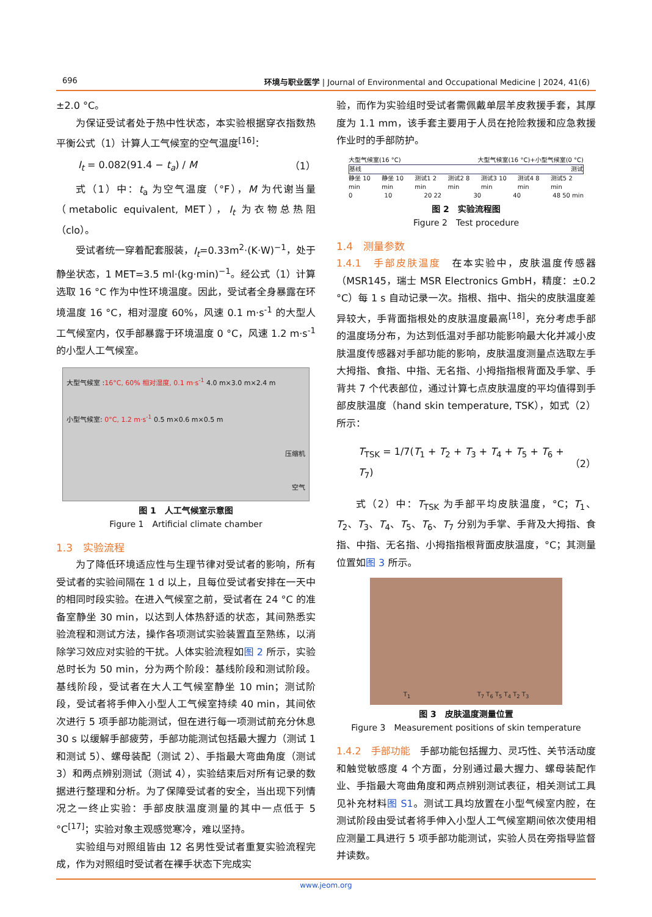696 环境与职业医学 | Journal of Environmental and Occupational Medicine | 2024, 41(6)
±2.0 °C。
为保证受试者处于热中性状态，本实验根据穿衣指数热平衡公式（1）计算人工气候室的空气温度<sup>[16]</sup>：
I<sub>t</sub> = 0.082(91.4 − t<sub>a</sub>) / M （1）
式（1）中：t<sub>a</sub> 为空气温度（°F），M 为代谢当量（metabolic equivalent, MET），I<sub>t</sub> 为衣物总热阻（clo）。
受试者统一穿着配套服装，I<sub>t</sub>=0.33m<sup>2</sup>·(K·W)<sup>−1</sup>，处于静坐状态，1 MET=3.5 ml·(kg·min)<sup>−1</sup>。经公式（1）计算选取 16 °C 作为中性环境温度。因此，受试者全身暴露在环境温度 16 °C，相对湿度 60%，风速 0.1 m·s<sup>-1</sup> 的大型人工气候室内，仅手部暴露于环境温度 0 °C，风速 1.2 m·s<sup>-1</sup> 的小型人工气候室。
大型气候室 :16°C, 60% 相对湿度, 0.1 m·s<sup>-1</sup> 4.0 m×3.0 m×2.4 m
小型气候室: 0°C, 1.2 m·s<sup>-1</sup> 0.5 m×0.6 m×0.5 m
压缩机
空气
图 1　人工气候室示意图
Figure 1　Artificial climate chamber
1.3　实验流程
为了降低环境适应性与生理节律对受试者的影响，所有受试者的实验间隔在 1 d 以上，且每位受试者安排在一天中的相同时段实验。在进入气候室之前，受试者在 24 °C 的准备室静坐 30 min，以达到人体热舒适的状态，其间熟悉实验流程和测试方法，操作各项测试实验装置直至熟练，以消除学习效应对实验的干扰。人体实验流程如图 2 所示，实验总时长为 50 min，分为两个阶段：基线阶段和测试阶段。基线阶段，受试者在大人工气候室静坐 10 min；测试阶段，受试者将手伸入小型人工气候室持续 40 min，其间依次进行 5 项手部功能测试，但在进行每一项测试前充分休息 30 s 以缓解手部疲劳，手部功能测试包括最大握力（测试 1 和测试 5）、螺母装配（测试 2）、手指最大弯曲角度（测试 3）和两点辨别测试（测试 4），实验结束后对所有记录的数据进行整理和分析。为了保障受试者的安全，当出现下列情况之一终止实验：手部皮肤温度测量的其中一点低于 5 °C<sup>[17]</sup>；实验对象主观感觉寒冷，难以坚持。
实验组与对照组皆由 12 名男性受试者重复实验流程完成，作为对照组时受试者在裸手状态下完成实
验，而作为实验组时受试者需佩戴单层羊皮救援手套，其厚度为 1.1 mm，该手套主要用于人员在抢险救援和应急救援作业时的手部防护。
大型气候室(16 °C) 大型气候室(16 °C)+小型气候室(0 °C)
基线 测试
静坐 10 min 静坐 10 min 测试1 2 min 测试2 8 min 测试3 10 min 测试4 8 min 测试5 2 min
0 10 20 22 30 40 48 50 min
图 2　实验流程图
Figure 2　Test procedure
1.4　测量参数
1.4.1　手部皮肤温度　在本实验中，皮肤温度传感器（MSR145，瑞士 MSR Electronics GmbH，精度：±0.2 °C）每 1 s 自动记录一次。指根、指中、指尖的皮肤温度差异较大，手背面指根处的皮肤温度最高<sup>[18]</sup>，充分考虑手部的温度场分布，为达到低温对手部功能影响最大化并减小皮肤温度传感器对手部功能的影响，皮肤温度测量点选取左手大拇指、食指、中指、无名指、小拇指指根背面及手掌、手背共 7 个代表部位，通过计算七点皮肤温度的平均值得到手部皮肤温度（hand skin temperature, TSK），如式（2）所示：
T<sub>TSK</sub> = 1/7(T<sub>1</sub> + T<sub>2</sub> + T<sub>3</sub> + T<sub>4</sub> + T<sub>5</sub> + T<sub>6</sub> + T<sub>7</sub>) （2）
式（2）中：T<sub>TSK</sub> 为手部平均皮肤温度，°C；T<sub>1</sub>、T<sub>2</sub>、T<sub>3</sub>、T<sub>4</sub>、T<sub>5</sub>、T<sub>6</sub>、T<sub>7</sub> 分别为手掌、手背及大拇指、食指、中指、无名指、小拇指指根背面皮肤温度，°C；其测量位置如图 3 所示。
T<sub>1</sub> T<sub>7</sub> T<sub>6</sub> T<sub>5</sub> T<sub>4</sub> T<sub>2</sub> T<sub>3</sub>
图 3　皮肤温度测量位置
Figure 3　Measurement positions of skin temperature
1.4.2　手部功能　手部功能包括握力、灵巧性、关节活动度和触觉敏感度 4 个方面，分别通过最大握力、螺母装配作业、手指最大弯曲角度和两点辨别测试表征，相关测试工具见补充材料图 S1。测试工具均放置在小型气候室内腔，在测试阶段由受试者将手伸入小型人工气候室期间依次使用相应测量工具进行 5 项手部功能测试，实验人员在旁指导监督并读数。
www.jeom.org